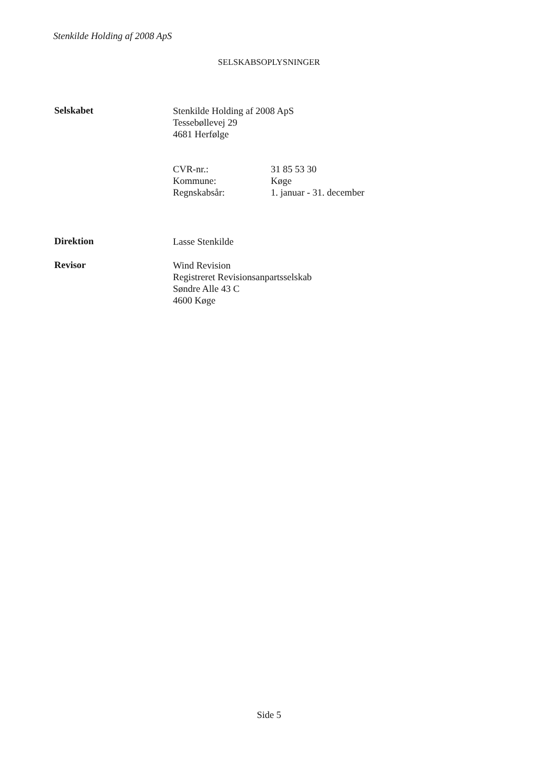Stenkilde Holding af 2008 ApS
SELSKABSOPLYSNINGER
Selskabet
Stenkilde Holding af 2008 ApS
Tessebøllevej 29
4681 Herfølge
CVR-nr.: 31 85 53 30
Kommune: Køge
Regnskabsår: 1. januar - 31. december
Direktion
Lasse Stenkilde
Revisor
Wind Revision
Registreret Revisionsanpartsselskab
Søndre Alle 43 C
4600 Køge
Side 5